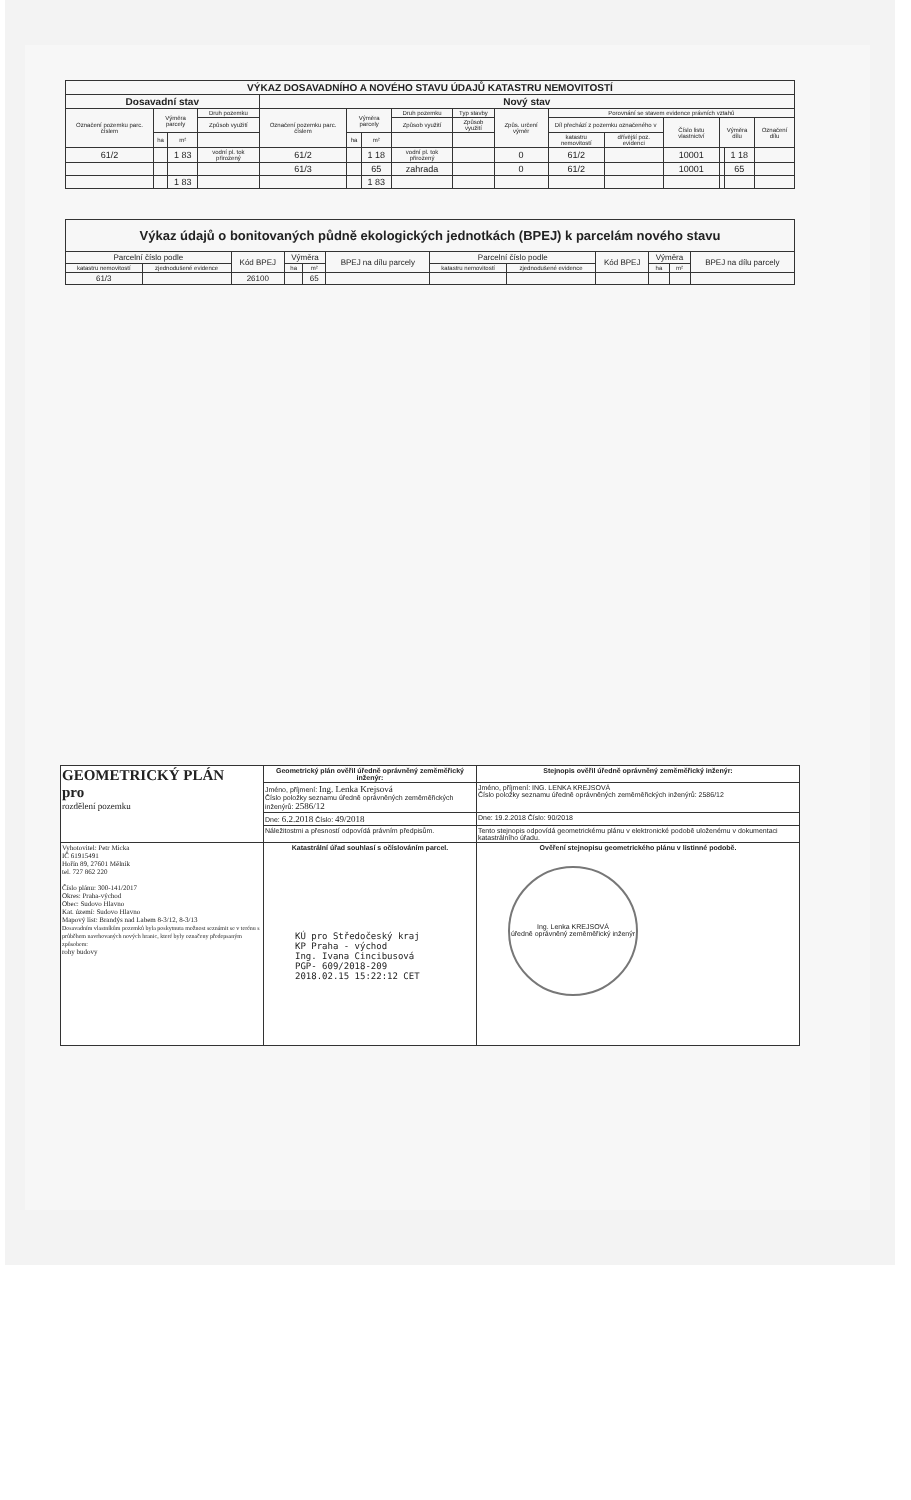| VÝKAZ DOSAVADNÍHO A NOVÉHO STAVU ÚDAJŮ KATASTRU NEMOVITOSTÍ | | | | | | | | | | | | | | | |
| --- | --- | --- | --- | --- | --- | --- | --- | --- | --- | --- | --- | --- | --- | --- | --- |
| Dosavadní stav | | | | Nový stav | | | | | | | | | | | |
| Označení pozemku parc. číslem | Výměra parcely | | Druh pozemku | Označení pozemku parc. číslem | Výměra parcely | | Druh pozemku | Typ stavby | Způs. určení výměr | Porovnání se stavem evidence právních vztahů | | | | | |
| | | | Způsob využití | | | | Způsob využití | Způsob využití | | Díl přechází z pozemku označeného v | | Číslo listu vlastnictví | Výměra dílu | | Označení dílu |
| | ha | m² | | | ha | m² | | | | katastru nemovitostí | dřívější poz. evidenci | | | | |
| 61/2 | | 1 83 | vodní pl. tok přirozený | 61/2 | | 1 18 | vodní pl. tok přirozený | | 0 | 61/2 | | 10001 | | 1 18 | |
| | | | | 61/3 | | 65 | zahrada | | 0 | 61/2 | | 10001 | | 65 | |
| | | 1 83 | | | | 1 83 | | | | | | | | | |
| Výkaz údajů o bonitovaných půdně ekologických jednotkách (BPEJ) k parcelám nového stavu | | | | | | | | | | | |
| --- | --- | --- | --- | --- | --- | --- | --- | --- | --- | --- | --- |
| Parcelní číslo podle | | Kód BPEJ | Výměra | | BPEJ na dílu parcely | Parcelní číslo podle | | Kód BPEJ | Výměra | | BPEJ na dílu parcely |
| katastru nemovitostí | zjednodušené evidence | | ha | m² | | katastru nemovitostí | zjednodušené evidence | | ha | m² | |
| 61/3 | | 26100 | | 65 | | | | | | | |
| GEOMETRICKÝ PLÁN pro rozdělení pozemku | Geometrický plán ověřil úředně oprávněný zeměměřický inženýr: | Stejnopis ověřil úředně oprávněný zeměměřický inženýr: |
| | Jméno, příjmení: Ing. Lenka Krejsová Číslo položky seznamu úředně oprávněných zeměměřických inženýrů: 2586/12 | Jméno, příjmení: ING. LENKA KREJSOVÁ Číslo položky seznamu úředně oprávněných zeměměřických inženýrů: 2586/12 |
| | Dne: 6.2.2018 Číslo: 49/2018 | Dne: 19.2.2018 Číslo: 90/2018 |
| | Náležitostmi a přesností odpovídá právním předpisům. | Tento stejnopis odpovídá geometrickému plánu v elektronické podobě uloženému v dokumentaci katastrálního úřadu. |
| Vyhotovitel: Petr Micka IČ 61915491 Hořín 89, 27601 Mělník tel. 727 862 220 Číslo plánu: 300-141/2017 Okres: Praha-východ Obec: Sudovo Hlavno Kat. území: Sudovo Hlavno Mapový list: Brandýs nad Labem 8-3/12, 8-3/13 Dosavadním vlastníkům pozemků byla poskytnuta možnost seznámit se v terénu s průběhem navrhovaných nových hranic, které byly označeny předepsaným způsobem: rohy budovy | Katastrální úřad souhlasí s očíslováním parcel. KÚ pro Středočeský kraj KP Praha - východ Ing. Ivana Cincibusová PGP- 609/2018-209 2018.02.15 15:22:12 CET | Ověření stejnopisu geometrického plánu v listinné podobě. Ing. Lenka KREJSOVÁ úředně oprávněný zeměměřický inženýr |